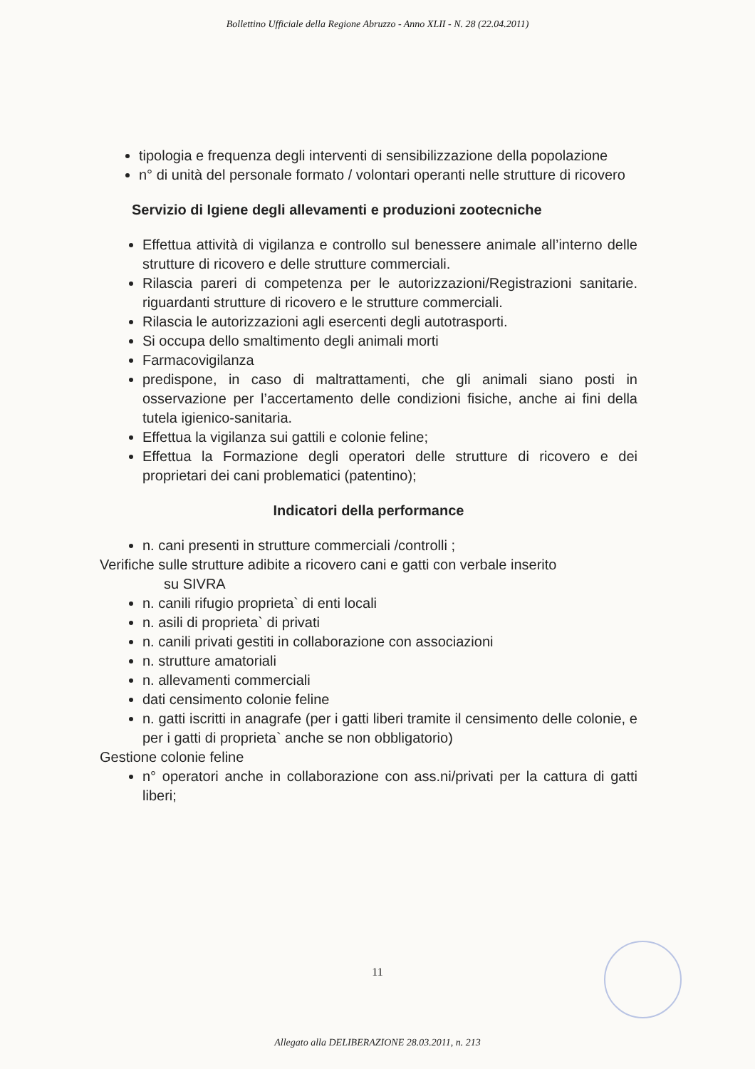Bollettino Ufficiale della Regione Abruzzo - Anno XLII - N. 28 (22.04.2011)
tipologia e frequenza degli interventi di sensibilizzazione della popolazione
n° di unità del personale formato / volontari operanti nelle strutture di ricovero
Servizio di Igiene degli allevamenti e produzioni zootecniche
Effettua attività di vigilanza e controllo sul benessere animale all’interno delle strutture di ricovero e delle strutture commerciali.
Rilascia pareri di competenza per le autorizzazioni/Registrazioni sanitarie. riguardanti strutture di ricovero e le strutture commerciali.
Rilascia le autorizzazioni agli esercenti degli autotrasporti.
Si occupa dello smaltimento degli animali morti
Farmacovigilanza
predispone, in caso di maltrattamenti, che gli animali siano posti in osservazione per l’accertamento delle condizioni fisiche, anche ai fini della tutela igienico-sanitaria.
Effettua la vigilanza sui gattili e colonie feline;
Effettua la Formazione degli operatori delle strutture di ricovero e dei proprietari dei cani problematici (patentino);
Indicatori della performance
n. cani presenti in strutture commerciali /controlli ;
Verifiche sulle strutture adibite a ricovero cani e gatti con verbale inserito
su SIVRA
n. canili rifugio proprieta` di enti locali
n. asili di proprieta` di privati
n. canili privati gestiti in collaborazione con associazioni
n. strutture amatoriali
n. allevamenti commerciali
dati censimento colonie feline
n. gatti iscritti in anagrafe (per i gatti liberi tramite il censimento delle colonie, e per i gatti di proprieta` anche se non obbligatorio)
Gestione colonie feline
n° operatori anche in collaborazione con ass.ni/privati per la cattura di gatti liberi;
11
Allegato alla DELIBERAZIONE 28.03.2011, n. 213